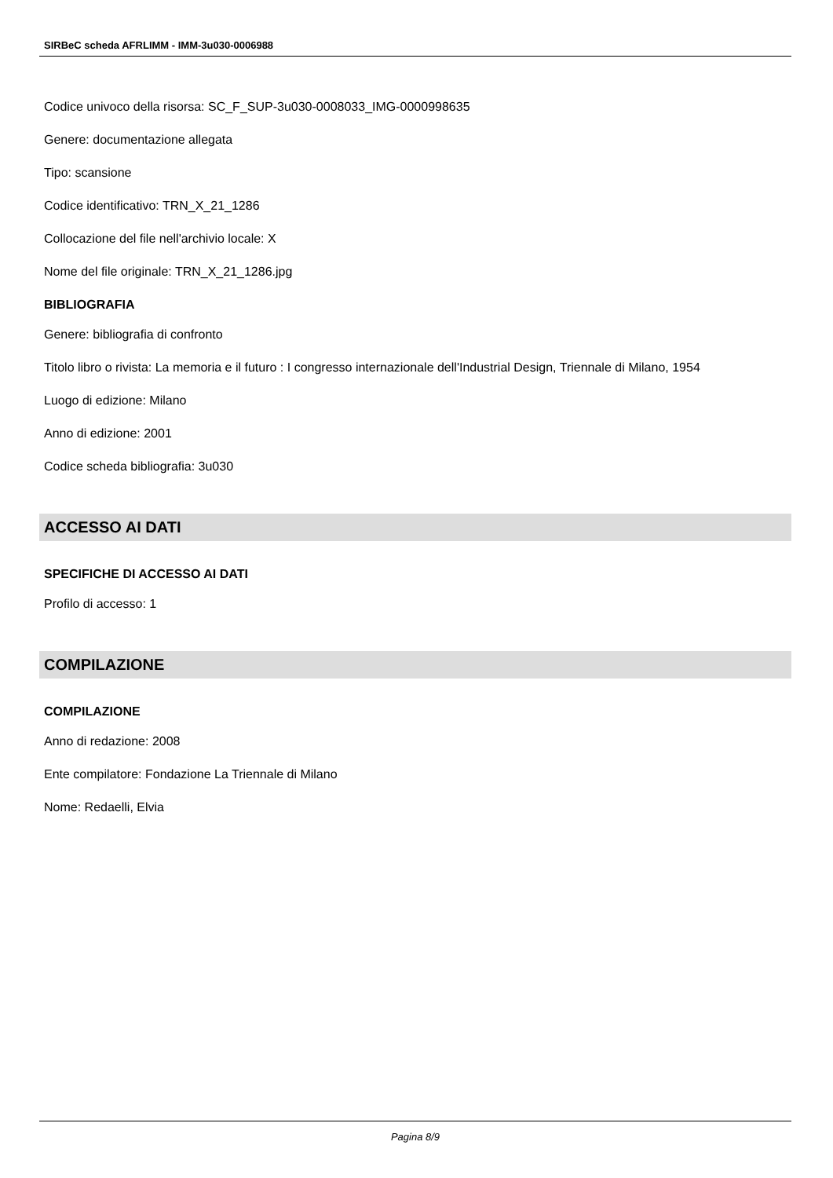SIRBeC scheda AFRLIMM - IMM-3u030-0006988
Codice univoco della risorsa: SC_F_SUP-3u030-0008033_IMG-0000998635
Genere: documentazione allegata
Tipo: scansione
Codice identificativo: TRN_X_21_1286
Collocazione del file nell'archivio locale: X
Nome del file originale: TRN_X_21_1286.jpg
BIBLIOGRAFIA
Genere: bibliografia di confronto
Titolo libro o rivista: La memoria e il futuro : I congresso internazionale dell'Industrial Design, Triennale di Milano, 1954
Luogo di edizione: Milano
Anno di edizione: 2001
Codice scheda bibliografia: 3u030
ACCESSO AI DATI
SPECIFICHE DI ACCESSO AI DATI
Profilo di accesso: 1
COMPILAZIONE
COMPILAZIONE
Anno di redazione: 2008
Ente compilatore: Fondazione La Triennale di Milano
Nome: Redaelli, Elvia
Pagina 8/9